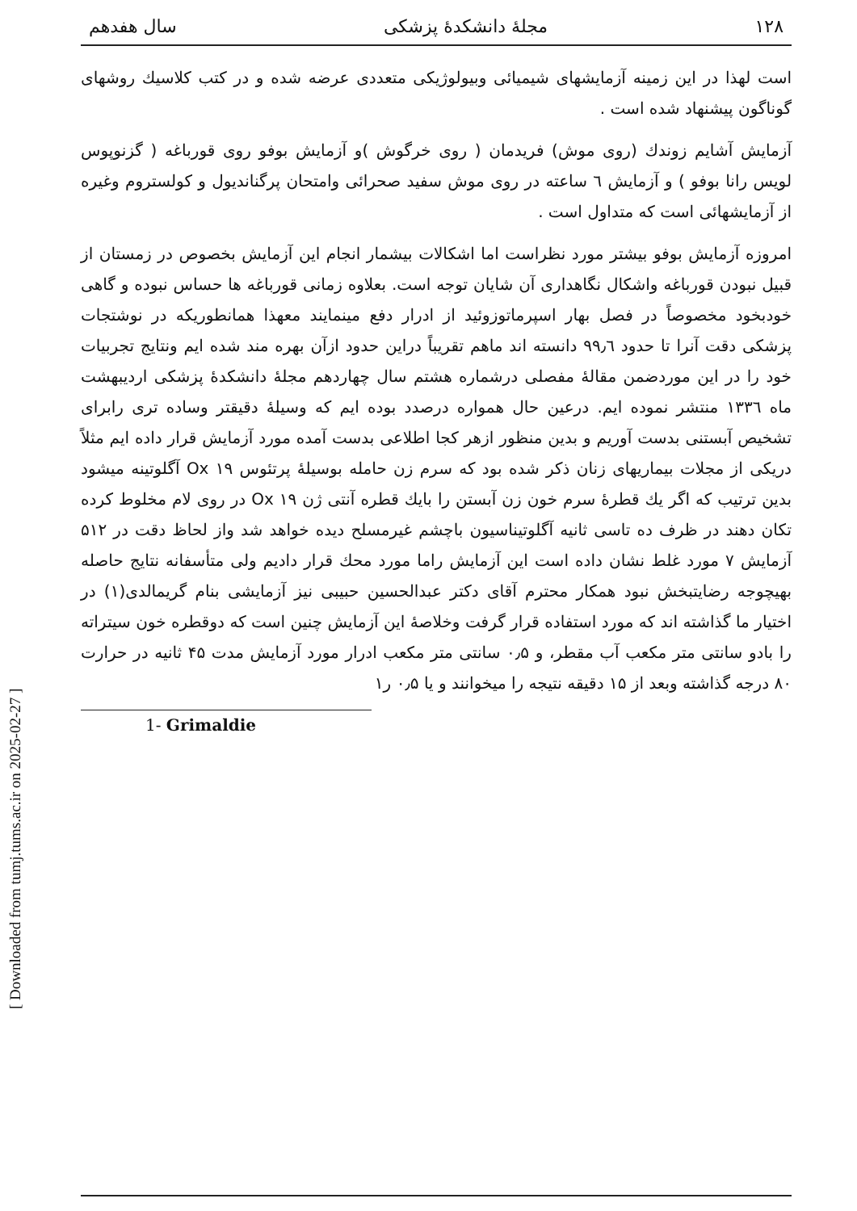[ Downloaded from tumj.tums.ac.ir on 2025-02-27 ]
۱۲۸ مجلهٔ دانشکدهٔ پزشکی سال هفدهم
است لهذا در این زمینه آزمایشهای شیمیائی وبیولوژیکی متعددی عرضه شده و در کتب کلاسیك روشهای گوناگون پیشنهاد شده است .
آزمایش آشایم زوندك (روی موش) فریدمان ( روی خرگوش )و آزمایش بوفو روی قورباغه ( گزنوپوس لویس رانا بوفو ) و آزمایش ٦ ساعته در روی موش سفید صحرائی وامتحان پرگناندیول و کولستروم وغیره از آزمایشهائی است که متداول است .
امروزه آزمایش بوفو بیشتر مورد نظراست اما اشکالات بیشمار انجام این آزمایش بخصوص در زمستان از قبیل نبودن قورباغه واشکال نگاهداری آن شایان توجه است. بعلاوه زمانی قورباغه ها حساس نبوده و گاهی خودبخود مخصوصاً در فصل بهار اسپرماتوزوئید از ادرار دفع مینمایند معهذا همانطوریکه در نوشتجات پزشکی دقت آنرا تا حدود ۹۹٫٦ دانسته اند ماهم تقریباً دراین حدود ازآن بهره مند شده ایم ونتایج تجربیات خود را در این موردضمن مقالهٔ مفصلی درشماره هشتم سال چهاردهم مجلهٔ دانشکدهٔ پزشکی اردیبهشت ماه ۱۳۳٦ منتشر نموده ایم. درعین حال همواره درصدد بوده ایم که وسیلهٔ دقیقتر وساده تری رابرای تشخیص آبستنی بدست آوریم و بدین منظور ازهر کجا اطلاعی بدست آمده مورد آزمایش قرار داده ایم مثلاً دریکی از مجلات بیماریهای زنان ذکر شده بود که سرم زن حامله بوسیلهٔ پرتئوس ۱۹ Ox آگلوتینه میشود بدین ترتیب که اگر یك قطرهٔ سرم خون زن آبستن را بایك قطره آنتی ژن ۱۹ Ox در روی لام مخلوط کرده تکان دهند در ظرف ده تاسی ثانیه آگلوتیناسیون باچشم غیرمسلح دیده خواهد شد واز لحاظ دقت در ۵۱۲ آزمایش ۷ مورد غلط نشان داده است این آزمایش راما مورد محك قرار دادیم ولی متأسفانه نتایج حاصله بهیچوجه رضایتبخش نبود همکار محترم آقای دکتر عبدالحسین حبیبی نیز آزمایشی بنام گریمالدی(۱) در اختیار ما گذاشته اند که مورد استفاده قرار گرفت وخلاصهٔ این آزمایش چنین است که دوقطره خون سیتراته را بادو سانتی متر مکعب آب مقطر، و ۰٫۵ سانتی متر مکعب ادرار مورد آزمایش مدت ۴۵ ثانیه در حرارت ۸۰ درجه گذاشته وبعد از ۱۵ دقیقه نتیجه را میخوانند و یا ۰٫۵ ر۱
1- Grimaldie